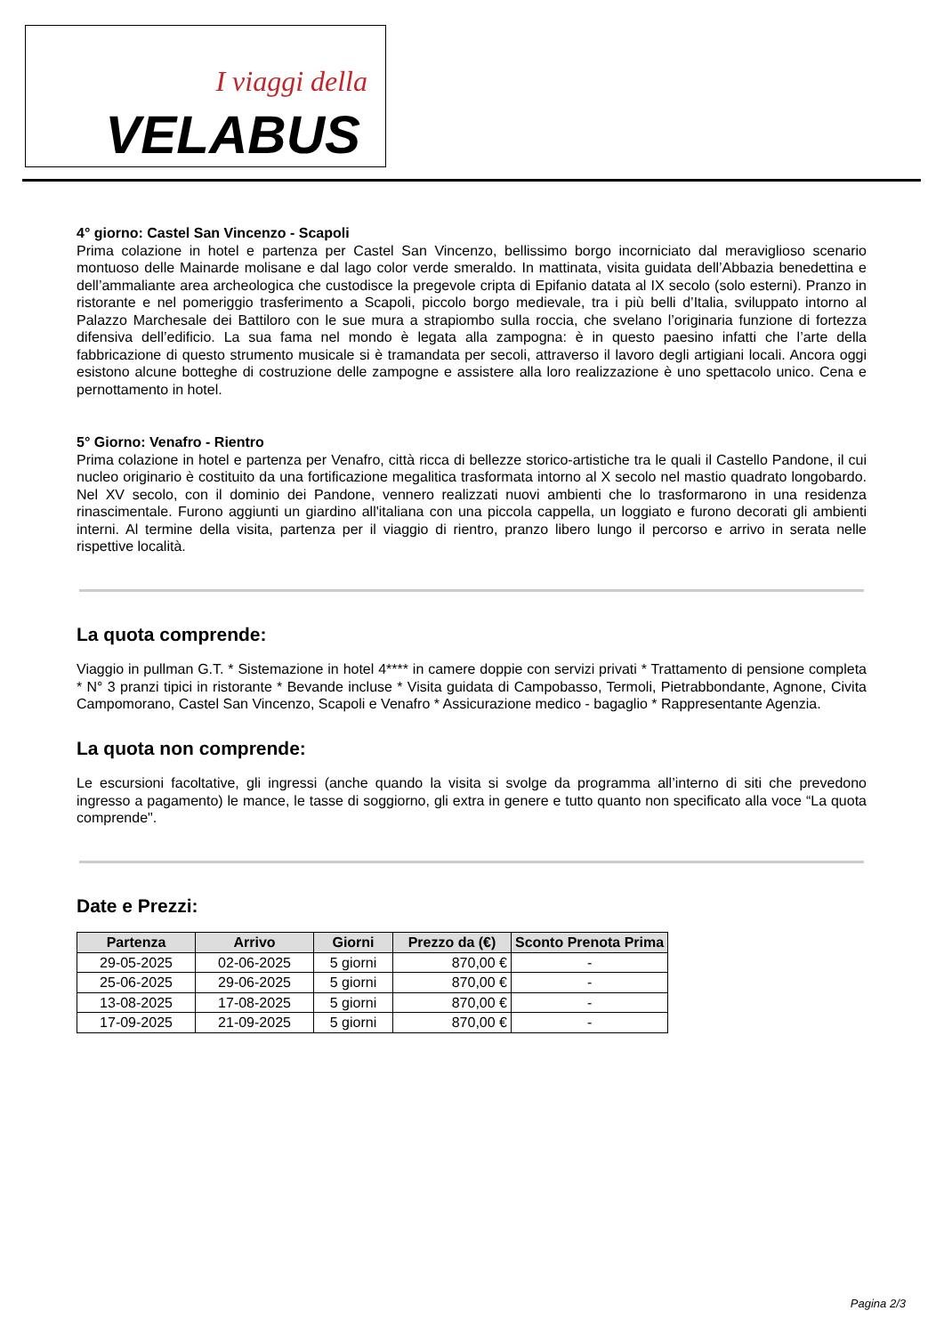I viaggi della
VELABUS
4° giorno: Castel San Vincenzo - Scapoli
Prima colazione in hotel e partenza per Castel San Vincenzo, bellissimo borgo incorniciato dal meraviglioso scenario montuoso delle Mainarde molisane e dal lago color verde smeraldo. In mattinata, visita guidata dell’Abbazia benedettina e dell’ammaliante area archeologica che custodisce la pregevole cripta di Epifanio datata al IX secolo (solo esterni). Pranzo in ristorante e nel pomeriggio trasferimento a Scapoli, piccolo borgo medievale, tra i più belli d’Italia, sviluppato intorno al Palazzo Marchesale dei Battiloro con le sue mura a strapiombo sulla roccia, che svelano l’originaria funzione di fortezza difensiva dell’edificio. La sua fama nel mondo è legata alla zampogna: è in questo paesino infatti che l’arte della fabbricazione di questo strumento musicale si è tramandata per secoli, attraverso il lavoro degli artigiani locali. Ancora oggi esistono alcune botteghe di costruzione delle zampogne e assistere alla loro realizzazione è uno spettacolo unico. Cena e pernottamento in hotel.
5° Giorno: Venafro - Rientro
Prima colazione in hotel e partenza per Venafro, città ricca di bellezze storico-artistiche tra le quali il Castello Pandone, il cui nucleo originario è costituito da una fortificazione megalitica trasformata intorno al X secolo nel mastio quadrato longobardo. Nel XV secolo, con il dominio dei Pandone, vennero realizzati nuovi ambienti che lo trasformarono in una residenza rinascimentale. Furono aggiunti un giardino all'italiana con una piccola cappella, un loggiato e furono decorati gli ambienti interni. Al termine della visita, partenza per il viaggio di rientro, pranzo libero lungo il percorso e arrivo in serata nelle rispettive località.
La quota comprende:
Viaggio in pullman G.T. * Sistemazione in hotel 4**** in camere doppie con servizi privati * Trattamento di pensione completa * N° 3 pranzi tipici in ristorante * Bevande incluse * Visita guidata di Campobasso, Termoli, Pietrabbondante, Agnone, Civita Campomorano, Castel San Vincenzo, Scapoli e Venafro * Assicurazione medico - bagaglio * Rappresentante Agenzia.
La quota non comprende:
Le escursioni facoltative, gli ingressi (anche quando la visita si svolge da programma all’interno di siti che prevedono ingresso a pagamento) le mance, le tasse di soggiorno, gli extra in genere e tutto quanto non specificato alla voce “La quota comprende".
Date e Prezzi:
| Partenza | Arrivo | Giorni | Prezzo da (€) | Sconto Prenota Prima |
| --- | --- | --- | --- | --- |
| 29-05-2025 | 02-06-2025 | 5 giorni | 870,00 € | - |
| 25-06-2025 | 29-06-2025 | 5 giorni | 870,00 € | - |
| 13-08-2025 | 17-08-2025 | 5 giorni | 870,00 € | - |
| 17-09-2025 | 21-09-2025 | 5 giorni | 870,00 € | - |
Pagina 2/3